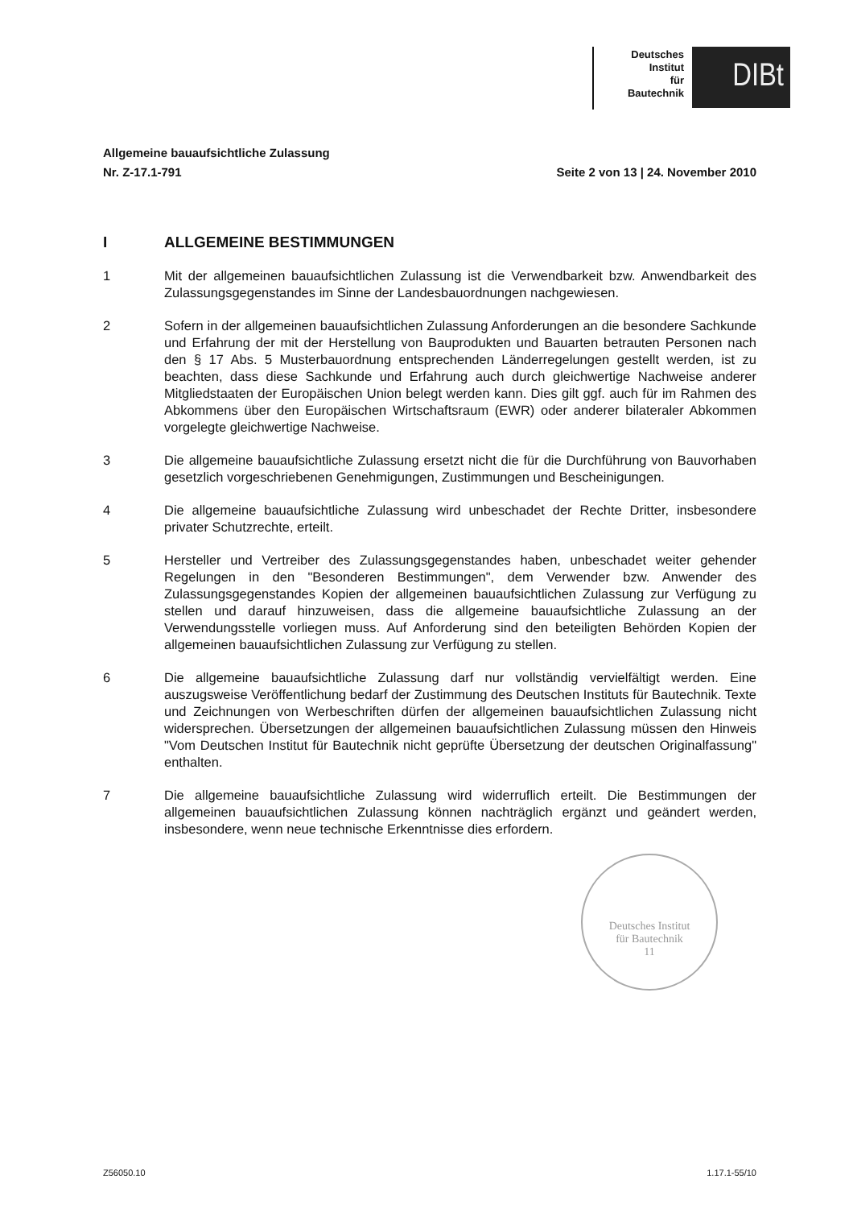Deutsches
Institut
für
Bautechnik
DIBt
Allgemeine bauaufsichtliche Zulassung
Nr. Z-17.1-791 Seite 2 von 13 | 24. November 2010
I ALLGEMEINE BESTIMMUNGEN
1 Mit der allgemeinen bauaufsichtlichen Zulassung ist die Verwendbarkeit bzw. Anwendbarkeit des Zulassungsgegenstandes im Sinne der Landesbauordnungen nachgewiesen.
2 Sofern in der allgemeinen bauaufsichtlichen Zulassung Anforderungen an die besondere Sachkunde und Erfahrung der mit der Herstellung von Bauprodukten und Bauarten betrauten Personen nach den § 17 Abs. 5 Musterbauordnung entsprechenden Länderregelungen gestellt werden, ist zu beachten, dass diese Sachkunde und Erfahrung auch durch gleichwertige Nachweise anderer Mitgliedstaaten der Europäischen Union belegt werden kann. Dies gilt ggf. auch für im Rahmen des Abkommens über den Europäischen Wirtschaftsraum (EWR) oder anderer bilateraler Abkommen vorgelegte gleichwertige Nachweise.
3 Die allgemeine bauaufsichtliche Zulassung ersetzt nicht die für die Durchführung von Bauvorhaben gesetzlich vorgeschriebenen Genehmigungen, Zustimmungen und Bescheinigungen.
4 Die allgemeine bauaufsichtliche Zulassung wird unbeschadet der Rechte Dritter, insbesondere privater Schutzrechte, erteilt.
5 Hersteller und Vertreiber des Zulassungsgegenstandes haben, unbeschadet weiter gehender Regelungen in den "Besonderen Bestimmungen", dem Verwender bzw. Anwender des Zulassungsgegenstandes Kopien der allgemeinen bauaufsichtlichen Zulassung zur Verfügung zu stellen und darauf hinzuweisen, dass die allgemeine bauaufsichtliche Zulassung an der Verwendungsstelle vorliegen muss. Auf Anforderung sind den beteiligten Behörden Kopien der allgemeinen bauaufsichtlichen Zulassung zur Verfügung zu stellen.
6 Die allgemeine bauaufsichtliche Zulassung darf nur vollständig vervielfältigt werden. Eine auszugsweise Veröffentlichung bedarf der Zustimmung des Deutschen Instituts für Bautechnik. Texte und Zeichnungen von Werbeschriften dürfen der allgemeinen bauaufsichtlichen Zulassung nicht widersprechen. Übersetzungen der allgemeinen bauaufsichtlichen Zulassung müssen den Hinweis "Vom Deutschen Institut für Bautechnik nicht geprüfte Übersetzung der deutschen Originalfassung" enthalten.
7 Die allgemeine bauaufsichtliche Zulassung wird widerruflich erteilt. Die Bestimmungen der allgemeinen bauaufsichtlichen Zulassung können nachträglich ergänzt und geändert werden, insbesondere, wenn neue technische Erkenntnisse dies erfordern.
Deutsches Institut
für Bautechnik
11
Z56050.10 1.17.1-55/10